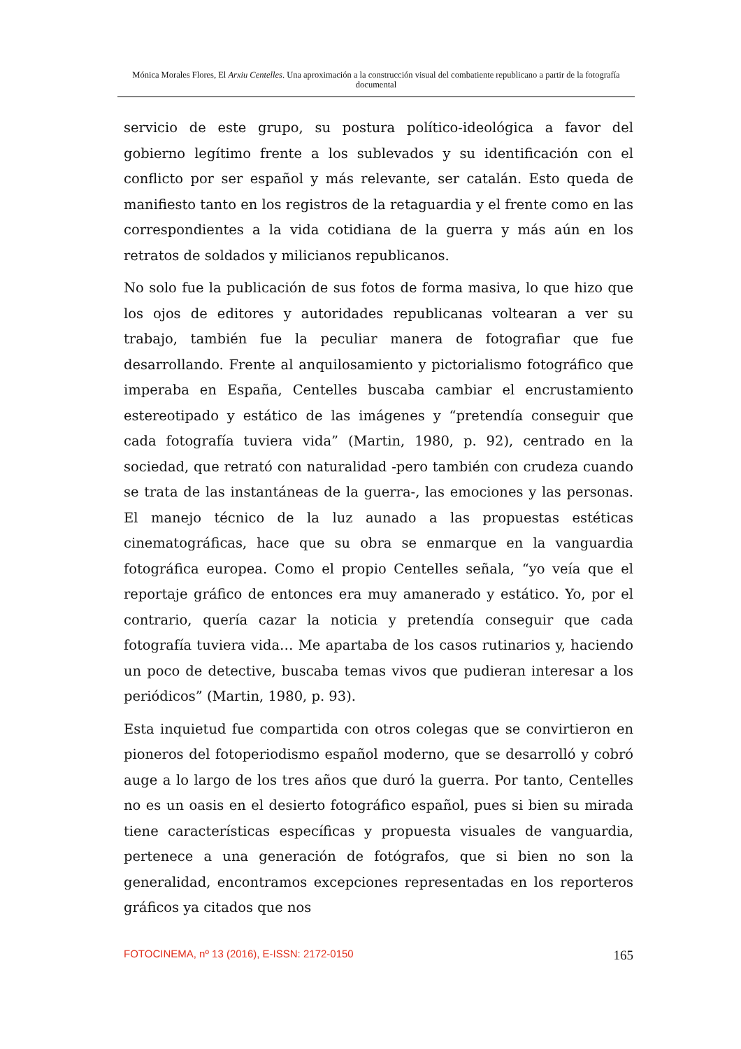Mónica Morales Flores, El Arxiu Centelles. Una aproximación a la construcción visual del combatiente republicano a partir de la fotografía documental
servicio de este grupo, su postura político-ideológica a favor del gobierno legítimo frente a los sublevados y su identificación con el conflicto por ser español y más relevante, ser catalán. Esto queda de manifiesto tanto en los registros de la retaguardia y el frente como en las correspondientes a la vida cotidiana de la guerra y más aún en los retratos de soldados y milicianos republicanos.
No solo fue la publicación de sus fotos de forma masiva, lo que hizo que los ojos de editores y autoridades republicanas voltearan a ver su trabajo, también fue la peculiar manera de fotografiar que fue desarrollando. Frente al anquilosamiento y pictorialismo fotográfico que imperaba en España, Centelles buscaba cambiar el encrustamiento estereotipado y estático de las imágenes y “pretendía conseguir que cada fotografía tuviera vida” (Martin, 1980, p. 92), centrado en la sociedad, que retrató con naturalidad -pero también con crudeza cuando se trata de las instantáneas de la guerra-, las emociones y las personas. El manejo técnico de la luz aunado a las propuestas estéticas cinematográficas, hace que su obra se enmarque en la vanguardia fotográfica europea. Como el propio Centelles señala, “yo veía que el reportaje gráfico de entonces era muy amanerado y estático. Yo, por el contrario, quería cazar la noticia y pretendía conseguir que cada fotografía tuviera vida… Me apartaba de los casos rutinarios y, haciendo un poco de detective, buscaba temas vivos que pudieran interesar a los periódicos” (Martin, 1980, p. 93).
Esta inquietud fue compartida con otros colegas que se convirtieron en pioneros del fotoperiodismo español moderno, que se desarrolló y cobró auge a lo largo de los tres años que duró la guerra. Por tanto, Centelles no es un oasis en el desierto fotográfico español, pues si bien su mirada tiene características específicas y propuesta visuales de vanguardia, pertenece a una generación de fotógrafos, que si bien no son la generalidad, encontramos excepciones representadas en los reporteros gráficos ya citados que nos
FOTOCINEMA, nº 13 (2016), E-ISSN: 2172-0150 165